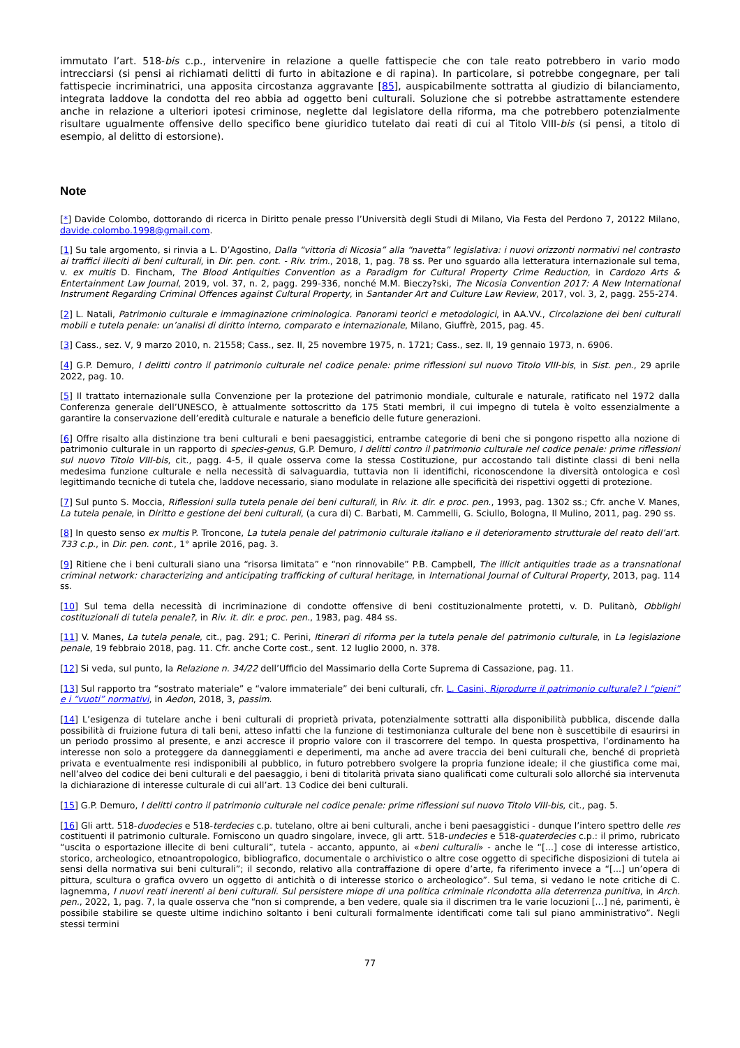immutato l’art. 518-bis c.p., intervenire in relazione a quelle fattispecie che con tale reato potrebbero in vario modo intrecciarsi (si pensi ai richiamati delitti di furto in abitazione e di rapina). In particolare, si potrebbe congegnare, per tali fattispecie incriminatrici, una apposita circostanza aggravante [85], auspicabilmente sottratta al giudizio di bilanciamento, integrata laddove la condotta del reo abbia ad oggetto beni culturali. Soluzione che si potrebbe astrattamente estendere anche in relazione a ulteriori ipotesi criminose, neglette dal legislatore della riforma, ma che potrebbero potenzialmente risultare ugualmente offensive dello specifico bene giuridico tutelato dai reati di cui al Titolo VIII-bis (si pensi, a titolo di esempio, al delitto di estorsione).
Note
[*] Davide Colombo, dottorando di ricerca in Diritto penale presso l’Università degli Studi di Milano, Via Festa del Perdono 7, 20122 Milano, davide.colombo.1998@gmail.com.
[1] Su tale argomento, si rinvia a L. D’Agostino, Dalla “vittoria di Nicosia” alla “navetta” legislativa: i nuovi orizzonti normativi nel contrasto ai traffici illeciti di beni culturali, in Dir. pen. cont. - Riv. trim., 2018, 1, pag. 78 ss. Per uno sguardo alla letteratura internazionale sul tema, v. ex multis D. Fincham, The Blood Antiquities Convention as a Paradigm for Cultural Property Crime Reduction, in Cardozo Arts & Entertainment Law Journal, 2019, vol. 37, n. 2, pagg. 299-336, nonché M.M. Bieczy?ski, The Nicosia Convention 2017: A New International Instrument Regarding Criminal Offences against Cultural Property, in Santander Art and Culture Law Review, 2017, vol. 3, 2, pagg. 255-274.
[2] L. Natali, Patrimonio culturale e immaginazione criminologica. Panorami teorici e metodologici, in AA.VV., Circolazione dei beni culturali mobili e tutela penale: un’analisi di diritto interno, comparato e internazionale, Milano, Giuffrè, 2015, pag. 45.
[3] Cass., sez. V, 9 marzo 2010, n. 21558; Cass., sez. II, 25 novembre 1975, n. 1721; Cass., sez. II, 19 gennaio 1973, n. 6906.
[4] G.P. Demuro, I delitti contro il patrimonio culturale nel codice penale: prime riflessioni sul nuovo Titolo VIII-bis, in Sist. pen., 29 aprile 2022, pag. 10.
[5] Il trattato internazionale sulla Convenzione per la protezione del patrimonio mondiale, culturale e naturale, ratificato nel 1972 dalla Conferenza generale dell’UNESCO, è attualmente sottoscritto da 175 Stati membri, il cui impegno di tutela è volto essenzialmente a garantire la conservazione dell’eredità culturale e naturale a beneficio delle future generazioni.
[6] Offre risalto alla distinzione tra beni culturali e beni paesaggistici, entrambe categorie di beni che si pongono rispetto alla nozione di patrimonio culturale in un rapporto di species-genus, G.P. Demuro, I delitti contro il patrimonio culturale nel codice penale: prime riflessioni sul nuovo Titolo VIII-bis, cit., pagg. 4-5, il quale osserva come la stessa Costituzione, pur accostando tali distinte classi di beni nella medesima funzione culturale e nella necessità di salvaguardia, tuttavia non li identifichi, riconoscendone la diversità ontologica e così legittimando tecniche di tutela che, laddove necessario, siano modulate in relazione alle specificità dei rispettivi oggetti di protezione.
[7] Sul punto S. Moccia, Riflessioni sulla tutela penale dei beni culturali, in Riv. it. dir. e proc. pen., 1993, pag. 1302 ss.; Cfr. anche V. Manes, La tutela penale, in Diritto e gestione dei beni culturali, (a cura di) C. Barbati, M. Cammelli, G. Sciullo, Bologna, Il Mulino, 2011, pag. 290 ss.
[8] In questo senso ex multis P. Troncone, La tutela penale del patrimonio culturale italiano e il deterioramento strutturale del reato dell’art. 733 c.p., in Dir. pen. cont., 1° aprile 2016, pag. 3.
[9] Ritiene che i beni culturali siano una “risorsa limitata” e “non rinnovabile” P.B. Campbell, The illicit antiquities trade as a transnational criminal network: characterizing and anticipating trafficking of cultural heritage, in International Journal of Cultural Property, 2013, pag. 114 ss.
[10] Sul tema della necessità di incriminazione di condotte offensive di beni costituzionalmente protetti, v. D. Pulitanò, Obblighi costituzionali di tutela penale?, in Riv. it. dir. e proc. pen., 1983, pag. 484 ss.
[11] V. Manes, La tutela penale, cit., pag. 291; C. Perini, Itinerari di riforma per la tutela penale del patrimonio culturale, in La legislazione penale, 19 febbraio 2018, pag. 11. Cfr. anche Corte cost., sent. 12 luglio 2000, n. 378.
[12] Si veda, sul punto, la Relazione n. 34/22 dell’Ufficio del Massimario della Corte Suprema di Cassazione, pag. 11.
[13] Sul rapporto tra “sostrato materiale” e “valore immateriale” dei beni culturali, cfr. L. Casini, Riprodurre il patrimonio culturale? I “pieni” e i “vuoti” normativi, in Aedon, 2018, 3, passim.
[14] L’esigenza di tutelare anche i beni culturali di proprietà privata, potenzialmente sottratti alla disponibilità pubblica, discende dalla possibilità di fruizione futura di tali beni, atteso infatti che la funzione di testimonianza culturale del bene non è suscettibile di esaurirsi in un periodo prossimo al presente, e anzi accresce il proprio valore con il trascorrere del tempo. In questa prospettiva, l’ordinamento ha interesse non solo a proteggere da danneggiamenti e deperimenti, ma anche ad avere traccia dei beni culturali che, benché di proprietà privata e eventualmente resi indisponibili al pubblico, in futuro potrebbero svolgere la propria funzione ideale; il che giustifica come mai, nell’alveo del codice dei beni culturali e del paesaggio, i beni di titolarità privata siano qualificati come culturali solo allorché sia intervenuta la dichiarazione di interesse culturale di cui all’art. 13 Codice dei beni culturali.
[15] G.P. Demuro, I delitti contro il patrimonio culturale nel codice penale: prime riflessioni sul nuovo Titolo VIII-bis, cit., pag. 5.
[16] Gli artt. 518-duodecies e 518-terdecies c.p. tutelano, oltre ai beni culturali, anche i beni paesaggistici - dunque l’intero spettro delle res costituenti il patrimonio culturale. Forniscono un quadro singolare, invece, gli artt. 518-undecies e 518-quaterdecies c.p.: il primo, rubricato “uscita o esportazione illecite di beni culturali”, tutela - accanto, appunto, ai «beni culturali» - anche le “[...] cose di interesse artistico, storico, archeologico, etnoantropologico, bibliografico, documentale o archivistico o altre cose oggetto di specifiche disposizioni di tutela ai sensi della normativa sui beni culturali”; il secondo, relativo alla contraffazione di opere d’arte, fa riferimento invece a “[...] un’opera di pittura, scultura o grafica ovvero un oggetto di antichità o di interesse storico o archeologico”. Sul tema, si vedano le note critiche di C. Iagnemma, I nuovi reati inerenti ai beni culturali. Sul persistere miope di una politica criminale ricondotta alla deterrenza punitiva, in Arch. pen., 2022, 1, pag. 7, la quale osserva che “non si comprende, a ben vedere, quale sia il discrimen tra le varie locuzioni [...] né, parimenti, è possibile stabilire se queste ultime indichino soltanto i beni culturali formalmente identificati come tali sul piano amministrativo”. Negli stessi termini
77